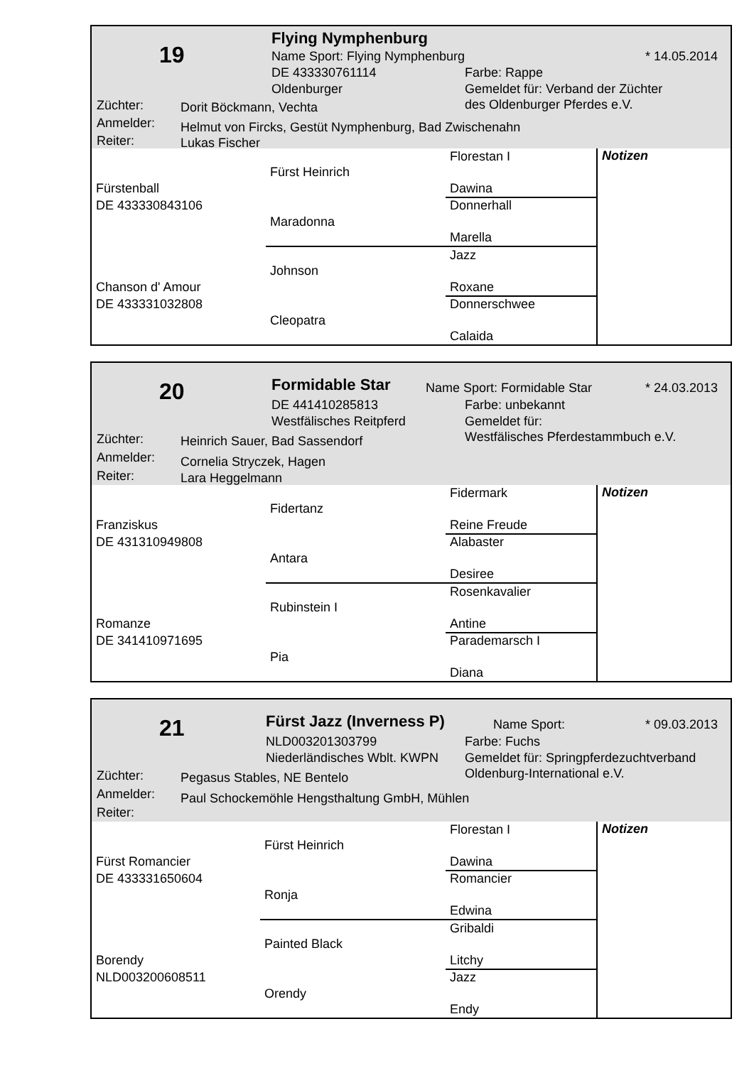19
Flying Nymphenburg
Name Sport: Flying Nymphenburg * 14.05.2014
DE 433330761114 Farbe: Rappe
Oldenburger
Gemeldet für: Verband der Züchter
des Oldenburger Pferdes e.V.
Züchter: Dorit Böckmann, Vechta
Anmelder: Helmut von Fircks, Gestüt Nymphenburg, Bad Zwischenahn
Reiter: Lukas Fischer
| | | Florestan I | Notizen |
| | Fürst Heinrich | | |
| Fürstenball | | Dawina | |
| DE 433330843106 | | Donnerhall | |
| | Maradonna | | |
| | | Marella | |
| | | Jazz | |
| | Johnson | | |
| Chanson d' Amour | | Roxane | |
| DE 433331032808 | | Donnerschwee | |
| | Cleopatra | | |
| | | Calaida | |
20 Formidable Star Name Sport: Formidable Star * 24.03.2013
DE 441410285813 Farbe: unbekannt
Westfälisches Reitpferd
Gemeldet für:
Westfälisches Pferdestammbuch e.V.
Züchter: Heinrich Sauer, Bad Sassendorf
Anmelder: Cornelia Stryczek, Hagen
Reiter: Lara Heggelmann
| | | Fidermark | Notizen |
| | Fidertanz | | |
| Franziskus | | Reine Freude | |
| DE 431310949808 | | Alabaster | |
| | Antara | | |
| | | Desiree | |
| | | Rosenkavalier | |
| | Rubinstein I | | |
| Romanze | | Antine | |
| DE 341410971695 | | Parademarsch I | |
| | Pia | | |
| | | Diana | |
21 Fürst Jazz (Inverness P) Name Sport: * 09.03.2013
NLD003201303799 Farbe: Fuchs
Niederländisches Wblt. KWPN
Gemeldet für: Springpferdezuchtverband
Oldenburg-International e.V.
Züchter: Pegasus Stables, NE Bentelo
Anmelder: Paul Schockemöhle Hengsthaltung GmbH, Mühlen
Reiter:
| | | Florestan I | Notizen |
| | Fürst Heinrich | | |
| Fürst Romancier | | Dawina | |
| DE 433331650604 | | Romancier | |
| | Ronja | | |
| | | Edwina | |
| | | Gribaldi | |
| | Painted Black | | |
| Borendy | | Litchy | |
| NLD003200608511 | | Jazz | |
| | Orendy | | |
| | | Endy | |